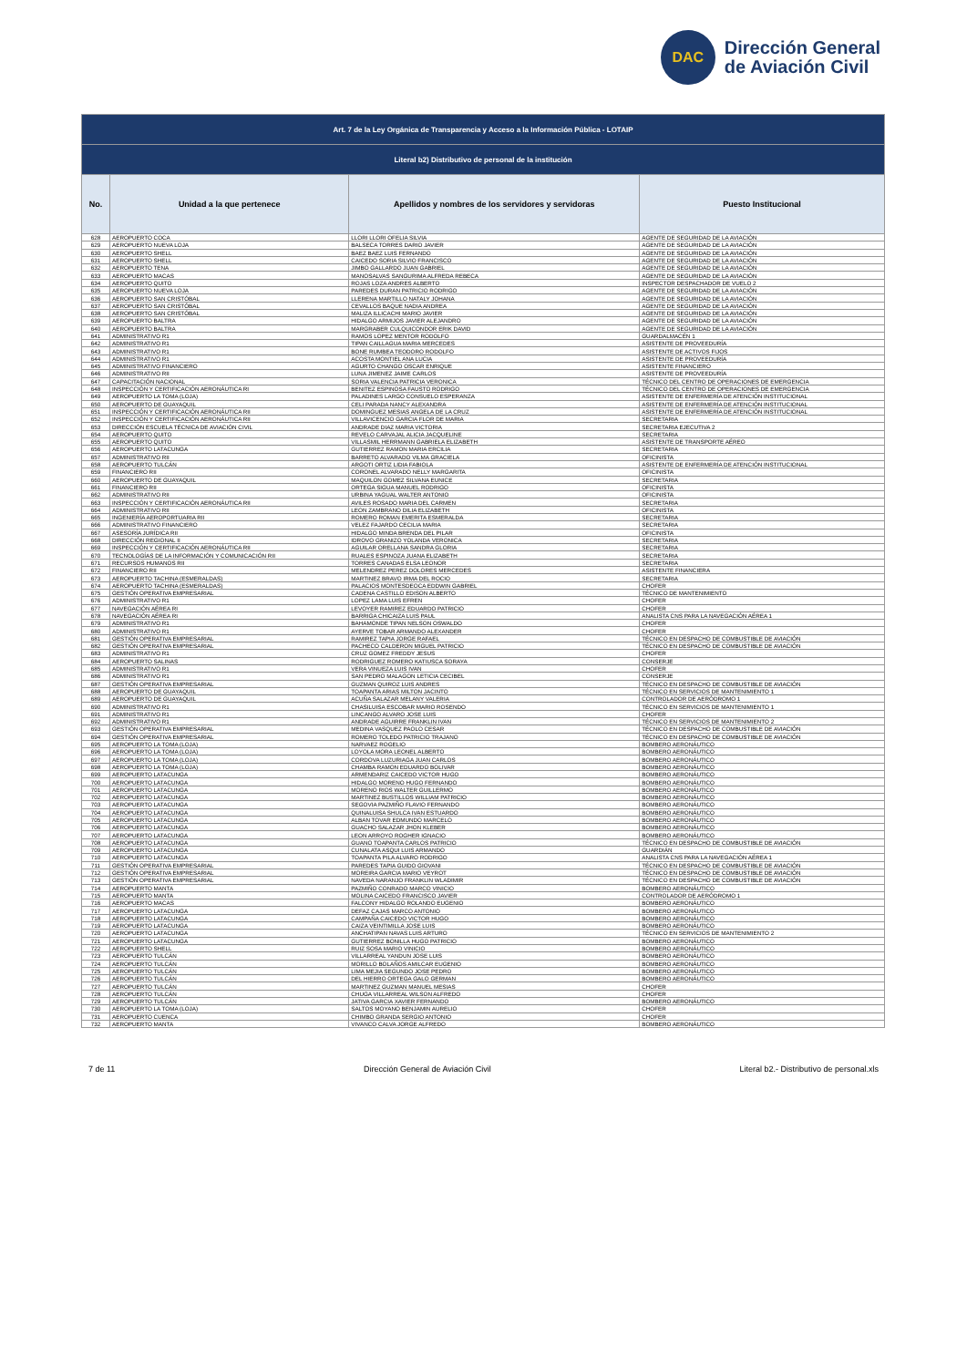DAC
Dirección General
de Aviación Civil
| Art. 7 de la Ley Orgánica de Transparencia y Acceso a la Información Pública - LOTAIP | | | |
| Literal b2) Distributivo de personal de la institución | | | |
| No. | Unidad a la que pertenece | Apellidos y nombres de los servidores y servidoras | Puesto Institucional |
| 628 | AEROPUERTO COCA | LLORI LLORI OFELIA SILVIA | AGENTE DE SEGURIDAD DE LA AVIACIÓN |
| 629 | AEROPUERTO NUEVA LOJA | BALSECA TORRES DARIO JAVIER | AGENTE DE SEGURIDAD DE LA AVIACIÓN |
| 630 | AEROPUERTO SHELL | BAEZ BAEZ LUIS FERNANDO | AGENTE DE SEGURIDAD DE LA AVIACIÓN |
| 631 | AEROPUERTO SHELL | CAICEDO SORIA SILVIO FRANCISCO | AGENTE DE SEGURIDAD DE LA AVIACIÓN |
| 632 | AEROPUERTO TENA | JIMBO GALLARDO JUAN GABRIEL | AGENTE DE SEGURIDAD DE LA AVIACIÓN |
| 633 | AEROPUERTO MACAS | MANOSALVAS SANGURIMA ALFREDA REBECA | AGENTE DE SEGURIDAD DE LA AVIACIÓN |
| 634 | AEROPUERTO QUITO | ROJAS LOZA ANDRES ALBERTO | INSPECTOR DESPACHADOR DE VUELO 2 |
| 635 | AEROPUERTO NUEVA LOJA | PAREDES DURAN PATRICIO RODRIGO | AGENTE DE SEGURIDAD DE LA AVIACIÓN |
| 636 | AEROPUERTO SAN CRISTÓBAL | LLERENA MARTILLO NATALY JOHANA | AGENTE DE SEGURIDAD DE LA AVIACIÓN |
| 637 | AEROPUERTO SAN CRISTÓBAL | CEVALLOS BAQUE NADIA ANDREA | AGENTE DE SEGURIDAD DE LA AVIACIÓN |
| 638 | AEROPUERTO SAN CRISTÓBAL | MALIZA ILLICACHI MARIO JAVIER | AGENTE DE SEGURIDAD DE LA AVIACIÓN |
| 639 | AEROPUERTO BALTRA | HIDALGO ARMIJOS JAVIER ALEJANDRO | AGENTE DE SEGURIDAD DE LA AVIACIÓN |
| 640 | AEROPUERTO BALTRA | MARGRABER CULQUICONDOR ERIK DAVID | AGENTE DE SEGURIDAD DE LA AVIACIÓN |
| 641 | ADMINISTRATIVO R1 | RAMOS LOPEZ MENTOR RODOLFO | GUARDALMACÉN 1 |
| 642 | ADMINISTRATIVO R1 | TIPAN CAILLAGUA MARIA MERCEDES | ASISTENTE DE PROVEEDURÍA |
| 643 | ADMINISTRATIVO R1 | BONE RUMBEA TEODORO RODOLFO | ASISTENTE DE ACTIVOS FIJOS |
| 644 | ADMINISTRATIVO R1 | ACOSTA MONTIEL ANA LUCIA | ASISTENTE DE PROVEEDURÍA |
| 645 | ADMINISTRATIVO FINANCIERO | AGURTO CHANGO OSCAR ENRIQUE | ASISTENTE FINANCIERO |
| 646 | ADMINISTRATIVO RII | LUNA JIMENEZ JAIME CARLOS | ASISTENTE DE PROVEEDURÍA |
| 647 | CAPACITACIÓN NACIONAL | SORIA VALENCIA PATRICIA VERONICA | TÉCNICO DEL CENTRO DE OPERACIONES DE EMERGENCIA |
| 648 | INSPECCIÓN Y CERTIFICACIÓN AERONÁUTICA RI | BENITEZ ESPINOSA FAUSTO RODRIGO | TÉCNICO DEL CENTRO DE OPERACIONES DE EMERGENCIA |
| 649 | AEROPUERTO LA TOMA (LOJA) | PALADINES LARGO CONSUELO ESPERANZA | ASISTENTE DE ENFERMERÍA DE ATENCIÓN INSTITUCIONAL |
| 650 | AEROPUERTO DE GUAYAQUIL | CELI PARADA NANCY ALEXANDRA | ASISTENTE DE ENFERMERÍA DE ATENCIÓN INSTITUCIONAL |
| 651 | INSPECCIÓN Y CERTIFICACIÓN AERONÁUTICA RII | DOMINGUEZ MESIAS ANGELA DE LA CRUZ | ASISTENTE DE ENFERMERÍA DE ATENCIÓN INSTITUCIONAL |
| 652 | INSPECCIÓN Y CERTIFICACIÓN AERONÁUTICA RII | VILLAVICENCIO GARCIA FLOR DE MARIA | SECRETARIA |
| 653 | DIRECCIÓN ESCUELA TÉCNICA DE AVIACIÓN CIVIL | ANDRADE DIAZ MARIA VICTORIA | SECRETARIA EJECUTIVA 2 |
| 654 | AEROPUERTO QUITO | REVELO CARVAJAL ALICIA JACQUELINE | SECRETARIA |
| 655 | AEROPUERTO QUITO | VILLASMIL HERRMANN GABRIELA ELIZABETH | ASISTENTE DE TRANSPORTE AÉREO |
| 656 | AEROPUERTO LATACUNGA | GUTIERREZ RAMON MARIA ERCILIA | SECRETARIA |
| 657 | ADMINISTRATIVO RII | BARRETO ALVARADO VILMA GRACIELA | OFICINISTA |
| 658 | AEROPUERTO TULCÁN | ARGOTI ORTIZ LIDIA FABIOLA | ASISTENTE DE ENFERMERÍA DE ATENCIÓN INSTITUCIONAL |
| 659 | FINANCIERO RII | CORONEL ALVARADO NELLY MARGARITA | OFICINISTA |
| 660 | AEROPUERTO DE GUAYAQUIL | MAQUILON GOMEZ SILVANA EUNICE | SECRETARIA |
| 661 | FINANCIERO RII | ORTEGA SIGUA MANUEL RODRIGO | OFICINISTA |
| 662 | ADMINISTRATIVO RII | URBINA YAGUAL WALTER ANTONIO | OFICINISTA |
| 663 | INSPECCIÓN Y CERTIFICACIÓN AERONÁUTICA RII | AVILES ROSADO MARIA DEL CARMEN | SECRETARIA |
| 664 | ADMINISTRATIVO RII | LEON ZAMBRANO DILIA ELIZABETH | OFICINISTA |
| 665 | INGENIERÍA AEROPORTUARIA RII | ROMERO ROMAN EMERITA ESMERALDA | SECRETARIA |
| 666 | ADMINISTRATIVO FINANCIERO | VELEZ FAJARDO CECILIA MARIA | SECRETARIA |
| 667 | ASESORÍA JURÍDICA RII | HIDALGO MINDA BRENDA DEL PILAR | OFICINISTA |
| 668 | DIRECCIÓN REGIONAL II | IDROVO GRANIZO YOLANDA VERONICA | SECRETARIA |
| 669 | INSPECCIÓN Y CERTIFICACIÓN AERONÁUTICA RII | AGUILAR ORELLANA SANDRA GLORIA | SECRETARIA |
| 670 | TECNOLOGÍAS DE LA INFORMACIÓN Y COMUNICACIÓN RII | RUALES ESPINOZA JUANA ELIZABETH | SECRETARIA |
| 671 | RECURSOS HUMANOS RII | TORRES CANADAS ELSA LEONOR | SECRETARIA |
| 672 | FINANCIERO RII | MELENDREZ PEREZ DOLORES MERCEDES | ASISTENTE FINANCIERA |
| 673 | AEROPUERTO TACHINA (ESMERALDAS) | MARTINEZ BRAVO IRMA DEL ROCIO | SECRETARIA |
| 674 | AEROPUERTO TACHINA (ESMERALDAS) | PALACIOS MONTESDEOCA EDDWIN GABRIEL | CHOFER |
| 675 | GESTIÓN OPERATIVA EMPRESARIAL | CADENA CASTILLO EDISON ALBERTO | TÉCNICO DE MANTENIMIENTO |
| 676 | ADMINISTRATIVO R1 | LOPEZ LAMA LUIS EFREN | CHOFER |
| 677 | NAVEGACIÓN AÉREA RI | LEVOYER RAMIREZ EDUARDO PATRICIO | CHOFER |
| 678 | NAVEGACIÓN AÉREA RI | BARRIGA CHICAIZA LUIS PAUL | ANALISTA CNS PARA LA NAVEGACIÓN AÉREA 1 |
| 679 | ADMINISTRATIVO R1 | BAHAMONDE TIPAN NELSON OSWALDO | CHOFER |
| 680 | ADMINISTRATIVO R1 | AYERVE TOBAR ARMANDO ALEXANDER | CHOFER |
| 681 | GESTIÓN OPERATIVA EMPRESARIAL | RAMIREZ TAPIA JORGE RAFAEL | TÉCNICO EN DESPACHO DE COMBUSTIBLE DE AVIACIÓN |
| 682 | GESTIÓN OPERATIVA EMPRESARIAL | PACHECO CALDERON MIGUEL PATRICIO | TÉCNICO EN DESPACHO DE COMBUSTIBLE DE AVIACIÓN |
| 683 | ADMINISTRATIVO R1 | CRUZ GOMEZ FREDDY JESUS | CHOFER |
| 684 | AEROPUERTO SALINAS | RODRIGUEZ ROMERO KATIUSCA SORAYA | CONSERJE |
| 685 | ADMINISTRATIVO R1 | VERA VINUEZA LUIS IVAN | CHOFER |
| 686 | ADMINISTRATIVO R1 | SAN PEDRO MALAGON LETICIA CECIBEL | CONSERJE |
| 687 | GESTIÓN OPERATIVA EMPRESARIAL | GUZMAN QUIROZ LUIS ANDRES | TÉCNICO EN DESPACHO DE COMBUSTIBLE DE AVIACIÓN |
| 688 | AEROPUERTO DE GUAYAQUIL | TOAPANTA ARIAS MILTON JACINTO | TÉCNICO EN SERVICIOS DE MANTENIMIENTO 1 |
| 689 | AEROPUERTO DE GUAYAQUIL | ACUÑA SALAZAR MELANY VALERIA | CONTROLADOR DE AERÓDROMO 1 |
| 690 | ADMINISTRATIVO R1 | CHASILUISA ESCOBAR MARIO ROSENDO | TÉCNICO EN SERVICIOS DE MANTENIMIENTO 1 |
| 691 | ADMINISTRATIVO R1 | LINCANGO ALVARO JOSE LUIS | CHOFER |
| 692 | ADMINISTRATIVO R1 | ANDRADE AGUIRRE FRANKLIN IVAN | TÉCNICO EN SERVICIOS DE MANTENIMIENTO 2 |
| 693 | GESTIÓN OPERATIVA EMPRESARIAL | MEDINA VASQUEZ PAOLO CESAR | TÉCNICO EN DESPACHO DE COMBUSTIBLE DE AVIACIÓN |
| 694 | GESTIÓN OPERATIVA EMPRESARIAL | ROMERO TOLEDO PATRICIO TRAJANO | TÉCNICO EN DESPACHO DE COMBUSTIBLE DE AVIACIÓN |
| 695 | AEROPUERTO LA TOMA (LOJA) | NARVAEZ ROGELIO | BOMBERO AERONÁUTICO |
| 696 | AEROPUERTO LA TOMA (LOJA) | LOYOLA MORA LEONEL ALBERTO | BOMBERO AERONÁUTICO |
| 697 | AEROPUERTO LA TOMA (LOJA) | CORDOVA LUZURIAGA JUAN CARLOS | BOMBERO AERONÁUTICO |
| 698 | AEROPUERTO LA TOMA (LOJA) | CHAMBA RAMON EDUARDO BOLIVAR | BOMBERO AERONÁUTICO |
| 699 | AEROPUERTO LATACUNGA | ARMENDARIZ CAICEDO VICTOR HUGO | BOMBERO AERONÁUTICO |
| 700 | AEROPUERTO LATACUNGA | HIDALGO MORENO HUGO FERNANDO | BOMBERO AERONÁUTICO |
| 701 | AEROPUERTO LATACUNGA | MORENO RIOS WALTER GUILLERMO | BOMBERO AERONÁUTICO |
| 702 | AEROPUERTO LATACUNGA | MARTINEZ BUSTILLOS WILLIAM PATRICIO | BOMBERO AERONÁUTICO |
| 703 | AEROPUERTO LATACUNGA | SEGOVIA PAZMIÑO FLAVIO FERNANDO | BOMBERO AERONÁUTICO |
| 704 | AEROPUERTO LATACUNGA | QUINALUISA SHULCA IVAN ESTUARDO | BOMBERO AERONÁUTICO |
| 705 | AEROPUERTO LATACUNGA | ALBAN TOVAR EDMUNDO MARCELO | BOMBERO AERONÁUTICO |
| 706 | AEROPUERTO LATACUNGA | GUACHO SALAZAR JHON KLEBER | BOMBERO AERONÁUTICO |
| 707 | AEROPUERTO LATACUNGA | LEON ARROYO ROGHER IGNACIO | BOMBERO AERONÁUTICO |
| 708 | AEROPUERTO LATACUNGA | GUANO TOAPANTA CARLOS PATRICIO | TÉCNICO EN DESPACHO DE COMBUSTIBLE DE AVIACIÓN |
| 709 | AEROPUERTO LATACUNGA | CUNALATA ASQUI LUIS ARMANDO | GUARDIÁN |
| 710 | AEROPUERTO LATACUNGA | TOAPANTA PILA ALVARO RODRIGO | ANALISTA CNS PARA LA NAVEGACIÓN AÉREA 1 |
| 711 | GESTIÓN OPERATIVA EMPRESARIAL | PAREDES TAPIA GUIDO GIOVANI | TÉCNICO EN DESPACHO DE COMBUSTIBLE DE AVIACIÓN |
| 712 | GESTIÓN OPERATIVA EMPRESARIAL | MOREIRA GARCIA MARIO VEYROT | TÉCNICO EN DESPACHO DE COMBUSTIBLE DE AVIACIÓN |
| 713 | GESTIÓN OPERATIVA EMPRESARIAL | NAVEDA NARANJO FRANKLIN WLADIMIR | TÉCNICO EN DESPACHO DE COMBUSTIBLE DE AVIACIÓN |
| 714 | AEROPUERTO MANTA | PAZMIÑO CONRADO MARCO VINICIO | BOMBERO AERONÁUTICO |
| 715 | AEROPUERTO MANTA | MOLINA CAICEDO FRANCISCO JAVIER | CONTROLADOR DE AERÓDROMO 1 |
| 716 | AEROPUERTO MACAS | FALCONY HIDALGO ROLANDO EUGENIO | BOMBERO AERONÁUTICO |
| 717 | AEROPUERTO LATACUNGA | DEFAZ CAJAS MARCO ANTONIO | BOMBERO AERONÁUTICO |
| 718 | AEROPUERTO LATACUNGA | CAMPAÑA CAICEDO VICTOR HUGO | BOMBERO AERONÁUTICO |
| 719 | AEROPUERTO LATACUNGA | CAIZA VEINTIMILLA JOSE LUIS | BOMBERO AERONÁUTICO |
| 720 | AEROPUERTO LATACUNGA | ANCHATIPAN NAVAS LUIS ARTURO | TÉCNICO EN SERVICIOS DE MANTENIMIENTO 2 |
| 721 | AEROPUERTO LATACUNGA | GUTIERREZ BONILLA HUGO PATRICIO | BOMBERO AERONÁUTICO |
| 722 | AEROPUERTO SHELL | RUIZ SOSA MARIO VINICIO | BOMBERO AERONÁUTICO |
| 723 | AEROPUERTO TULCÁN | VILLARREAL YANDUN JOSE LUIS | BOMBERO AERONÁUTICO |
| 724 | AEROPUERTO TULCÁN | MORILLO BOLAÑOS AMILCAR EUGENIO | BOMBERO AERONÁUTICO |
| 725 | AEROPUERTO TULCÁN | LIMA MEJIA SEGUNDO JOSE PEDRO | BOMBERO AERONÁUTICO |
| 726 | AEROPUERTO TULCÁN | DEL HIERRO ORTEGA GALO GERMAN | BOMBERO AERONÁUTICO |
| 727 | AEROPUERTO TULCÁN | MARTINEZ GUZMAN MANUEL MESIAS | CHOFER |
| 728 | AEROPUERTO TULCÁN | CHUGA VILLARREAL WILSON ALFREDO | CHOFER |
| 729 | AEROPUERTO TULCÁN | JATIVA GARCIA XAVIER FERNANDO | BOMBERO AERONÁUTICO |
| 730 | AEROPUERTO LA TOMA (LOJA) | SALTOS MOYANO BENJAMIN AURELIO | CHOFER |
| 731 | AEROPUERTO CUENCA | CHIMBO GRANDA SERGIO ANTONIO | CHOFER |
| 732 | AEROPUERTO MANTA | VIVANCO CALVA JORGE ALFREDO | BOMBERO AERONÁUTICO |
7 de 11 Dirección General de Aviación Civil Literal b2.- Distributivo de personal.xls